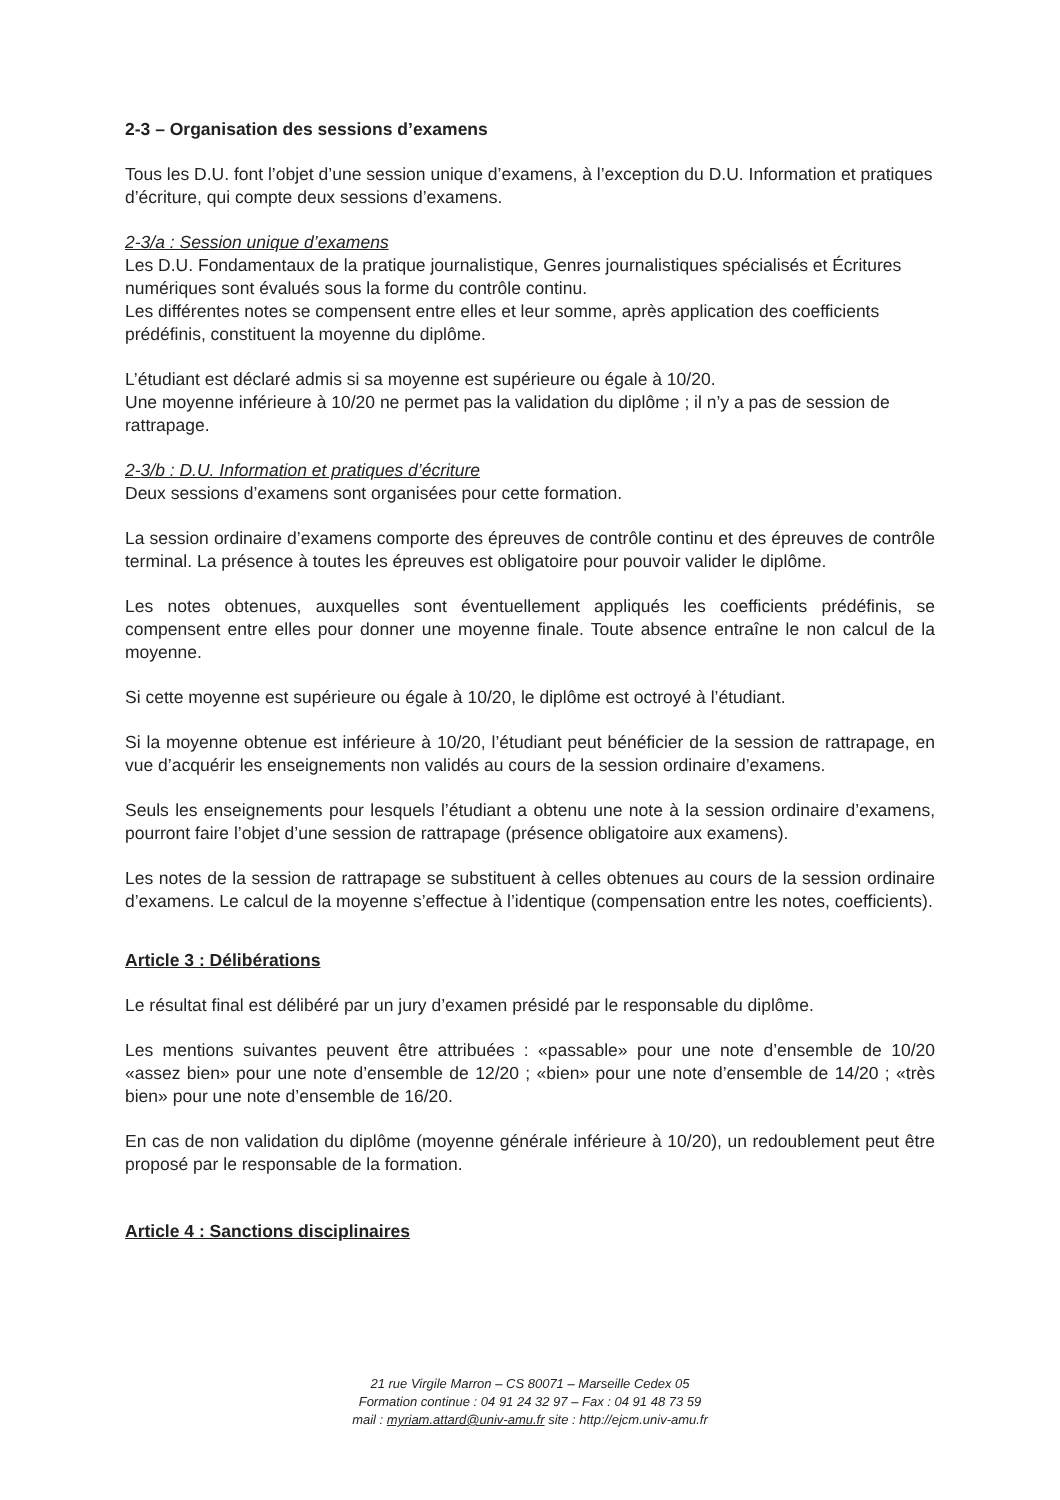2-3 – Organisation des sessions d’examens
Tous les D.U. font l’objet d’une session unique d’examens, à l’exception du D.U. Information et pratiques d’écriture, qui compte deux sessions d’examens.
2-3/a : Session unique d’examens
Les D.U. Fondamentaux de la pratique journalistique, Genres journalistiques spécialisés et Écritures numériques sont évalués sous la forme du contrôle continu.
Les différentes notes se compensent entre elles et leur somme, après application des coefficients prédéfinis, constituent la moyenne du diplôme.
L’étudiant est déclaré admis si sa moyenne est supérieure ou égale à 10/20.
Une moyenne inférieure à 10/20 ne permet pas la validation du diplôme ; il n’y a pas de session de rattrapage.
2-3/b : D.U. Information et pratiques d’écriture
Deux sessions d’examens sont organisées pour cette formation.
La session ordinaire d’examens comporte des épreuves de contrôle continu et des épreuves de contrôle terminal. La présence à toutes les épreuves est obligatoire pour pouvoir valider le diplôme.
Les notes obtenues, auxquelles sont éventuellement appliqués les coefficients prédéfinis, se compensent entre elles pour donner une moyenne finale. Toute absence entraîne le non calcul de la moyenne.
Si cette moyenne est supérieure ou égale à 10/20, le diplôme est octroyé à l’étudiant.
Si la moyenne obtenue est inférieure à 10/20, l’étudiant peut bénéficier de la session de rattrapage, en vue d’acquérir les enseignements non validés au cours de la session ordinaire d’examens.
Seuls les enseignements pour lesquels l’étudiant a obtenu une note à la session ordinaire d’examens, pourront faire l’objet d’une session de rattrapage (présence obligatoire aux examens).
Les notes de la session de rattrapage se substituent à celles obtenues au cours de la session ordinaire d’examens. Le calcul de la moyenne s’effectue à l’identique (compensation entre les notes, coefficients).
Article 3 : Délibérations
Le résultat final est délibéré par un jury d’examen présidé par le responsable du diplôme.
Les mentions suivantes peuvent être attribuées : «passable» pour une note d’ensemble de 10/20 «assez bien» pour une note d’ensemble de 12/20 ; «bien» pour une note d’ensemble de 14/20 ; «très bien» pour une note d’ensemble de 16/20.
En cas de non validation du diplôme (moyenne générale inférieure à 10/20), un redoublement peut être proposé par le responsable de la formation.
Article 4 : Sanctions disciplinaires
21 rue Virgile Marron – CS 80071 – Marseille Cedex 05
Formation continue : 04 91 24 32 97 – Fax : 04 91 48 73 59
mail : myriam.attard@univ-amu.fr site : http://ejcm.univ-amu.fr